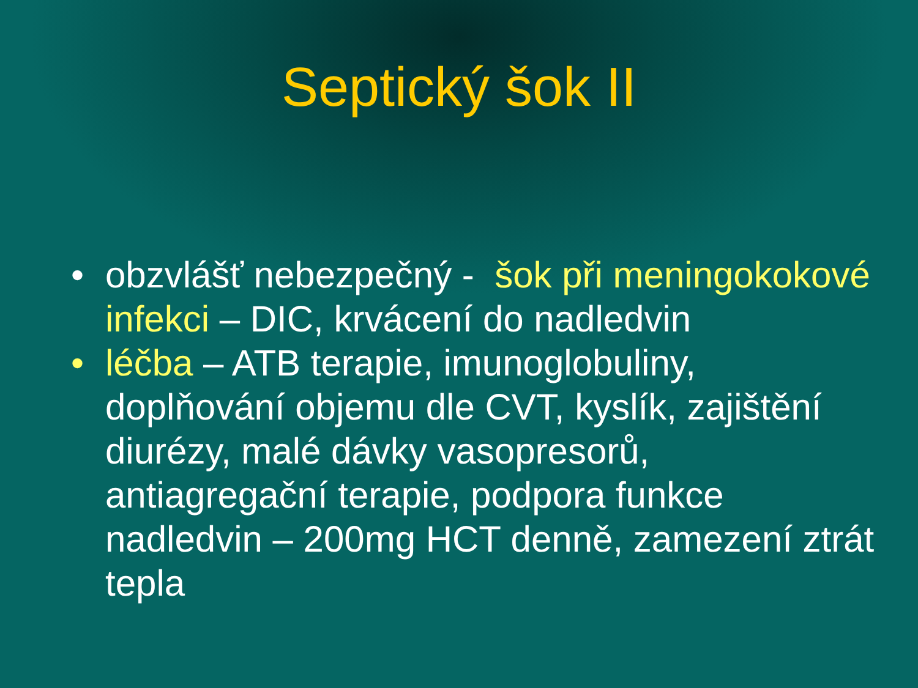Septický šok II
• obzvlášť nebezpečný - šok při meningokokové infekci – DIC, krvácení do nadledvin
• léčba – ATB terapie, imunoglobuliny, doplňování objemu dle CVT, kyslík, zajištění diurézy, malé dávky vasopresorů, antiagregační terapie, podpora funkce nadledvin – 200mg HCT denně, zamezení ztrát tepla